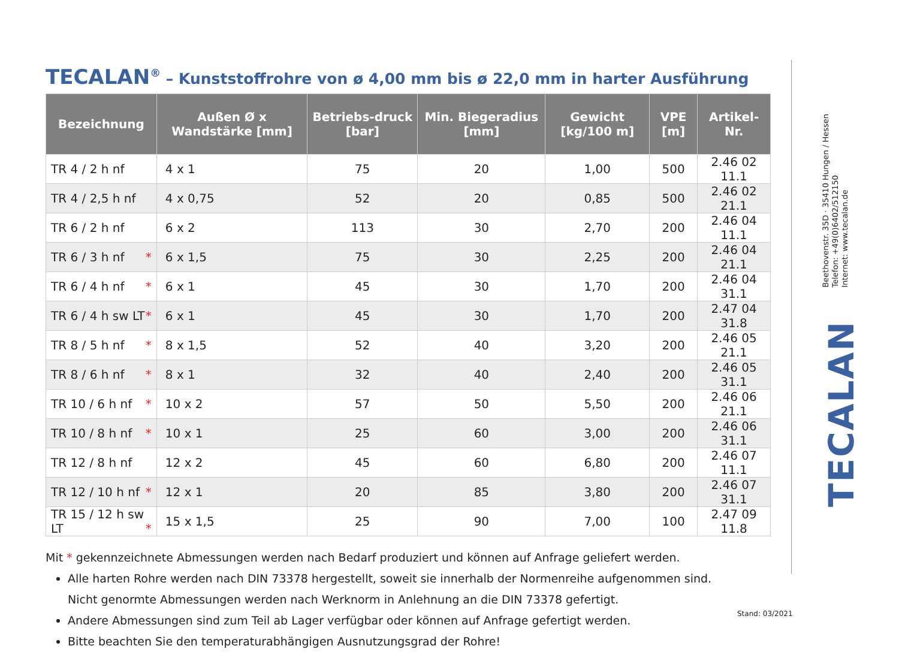TECALAN<sup>®</sup> – Kunststoffrohre von ø 4,00 mm bis ø 22,0 mm in harter Ausführung
| Bezeichnung | Außen Ø x Wandstärke [mm] | Betriebs-druck [bar] | Min. Biegeradius [mm] | Gewicht [kg/100 m] | VPE [m] | Artikel-Nr. |
| --- | --- | --- | --- | --- | --- | --- |
| TR 4 / 2 h nf | 4 x 1 | 75 | 20 | 1,00 | 500 | 2.46 02 11.1 |
| TR 4 / 2,5 h nf | 4 x 0,75 | 52 | 20 | 0,85 | 500 | 2.46 02 21.1 |
| TR 6 / 2 h nf | 6 x 2 | 113 | 30 | 2,70 | 200 | 2.46 04 11.1 |
| TR 6 / 3 h nf * | 6 x 1,5 | 75 | 30 | 2,25 | 200 | 2.46 04 21.1 |
| TR 6 / 4 h nf * | 6 x 1 | 45 | 30 | 1,70 | 200 | 2.46 04 31.1 |
| TR 6 / 4 h sw LT * | 6 x 1 | 45 | 30 | 1,70 | 200 | 2.47 04 31.8 |
| TR 8 / 5 h nf * | 8 x 1,5 | 52 | 40 | 3,20 | 200 | 2.46 05 21.1 |
| TR 8 / 6 h nf * | 8 x 1 | 32 | 40 | 2,40 | 200 | 2.46 05 31.1 |
| TR 10 / 6 h nf * | 10 x 2 | 57 | 50 | 5,50 | 200 | 2.46 06 21.1 |
| TR 10 / 8 h nf * | 10 x 1 | 25 | 60 | 3,00 | 200 | 2.46 06 31.1 |
| TR 12 / 8 h nf | 12 x 2 | 45 | 60 | 6,80 | 200 | 2.46 07 11.1 |
| TR 12 / 10 h nf * | 12 x 1 | 20 | 85 | 3,80 | 200 | 2.46 07 31.1 |
| TR 15 / 12 h sw LT * | 15 x 1,5 | 25 | 90 | 7,00 | 100 | 2.47 09 11.8 |
Mit * gekennzeichnete Abmessungen werden nach Bedarf produziert und können auf Anfrage geliefert werden.
Alle harten Rohre werden nach DIN 73378 hergestellt, soweit sie innerhalb der Normenreihe aufgenommen sind.
Nicht genormte Abmessungen werden nach Werknorm in Anlehnung an die DIN 73378 gefertigt.
Andere Abmessungen sind zum Teil ab Lager verfügbar oder können auf Anfrage gefertigt werden.
Bitte beachten Sie den temperaturabhängigen Ausnutzungsgrad der Rohre!
Beethovenstr. 35D · 35410 Hungen / Hessen
Telefon: +49(0)6402/512150
Internet: www.tecalan.de
TECALAN
Stand: 03/2021